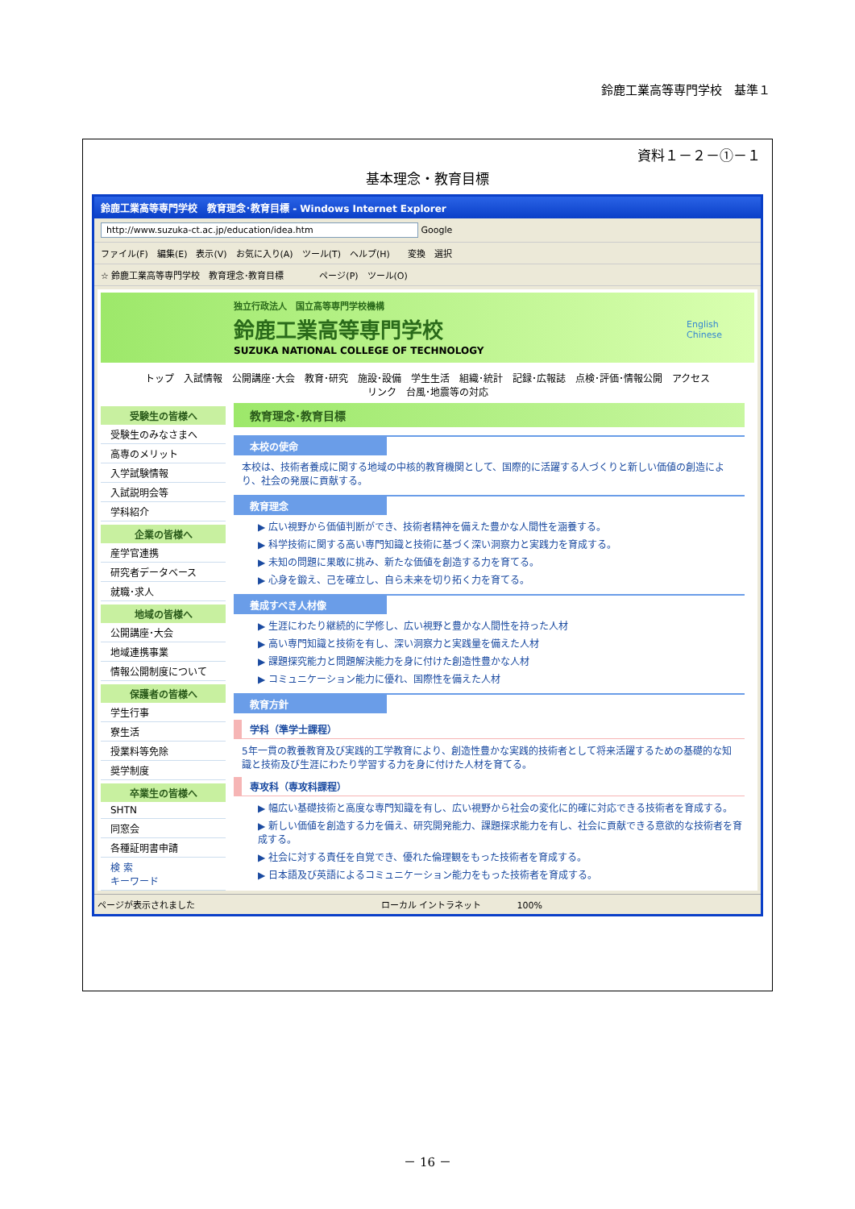鈴鹿工業高等専門学校　基準１
資料１－２－①－１
基本理念・教育目標
鈴鹿工業高等専門学校　教育理念･教育目標 - Windows Internet Explorer
http://www.suzuka-ct.ac.jp/education/idea.htm Google
ファイル(F)　編集(E)　表示(V)　お気に入り(A)　ツール(T)　ヘルプ(H)　　変換　選択
☆ 鈴鹿工業高等専門学校　教育理念･教育目標　　　　ページ(P)　ツール(O)
独立行政法人　国立高等専門学校機構
鈴鹿工業高等専門学校
SUZUKA NATIONAL COLLEGE OF TECHNOLOGY
English
Chinese
トップ　入試情報　公開講座･大会　教育･研究　施設･設備　学生生活　組織･統計　記録･広報誌　点検･評価･情報公開　アクセス
リンク　台風･地震等の対応
受験生の皆様へ
受験生のみなさまへ
高専のメリット
入学試験情報
入試説明会等
学科紹介
企業の皆様へ
産学官連携
研究者データベース
就職･求人
地域の皆様へ
公開講座･大会
地域連携事業
情報公開制度について
保護者の皆様へ
学生行事
寮生活
授業料等免除
奨学制度
卒業生の皆様へ
SHTN
同窓会
各種証明書申請
検 索
キーワード
教育理念･教育目標
本校の使命
本校は、技術者養成に関する地域の中核的教育機関として、国際的に活躍する人づくりと新しい価値の創造により、社会の発展に貢献する。
教育理念
▶ 広い視野から価値判断ができ、技術者精神を備えた豊かな人間性を涵養する。
▶ 科学技術に関する高い専門知識と技術に基づく深い洞察力と実践力を育成する。
▶ 未知の問題に果敢に挑み、新たな価値を創造する力を育てる。
▶ 心身を鍛え、己を確立し、自ら未来を切り拓く力を育てる。
養成すべき人材像
▶ 生涯にわたり継続的に学修し、広い視野と豊かな人間性を持った人材
▶ 高い専門知識と技術を有し、深い洞察力と実践量を備えた人材
▶ 課題探究能力と問題解決能力を身に付けた創造性豊かな人材
▶ コミュニケーション能力に優れ、国際性を備えた人材
教育方針
学科（準学士課程）
5年一貫の教養教育及び実践的工学教育により、創造性豊かな実践的技術者として将来活躍するための基礎的な知識と技術及び生涯にわたり学習する力を身に付けた人材を育てる。
専攻科（専攻科課程）
▶ 幅広い基礎技術と高度な専門知識を有し、広い視野から社会の変化に的確に対応できる技術者を育成する。
▶ 新しい価値を創造する力を備え、研究開発能力、課題探求能力を有し、社会に貢献できる意欲的な技術者を育成する。
▶ 社会に対する責任を自覚でき、優れた倫理観をもった技術者を育成する。
▶ 日本語及び英語によるコミュニケーション能力をもった技術者を育成する。
ページが表示されました　　　　　　　　　　　　　　　　　　　　　ローカル イントラネット　　　　100%
－ 16 －